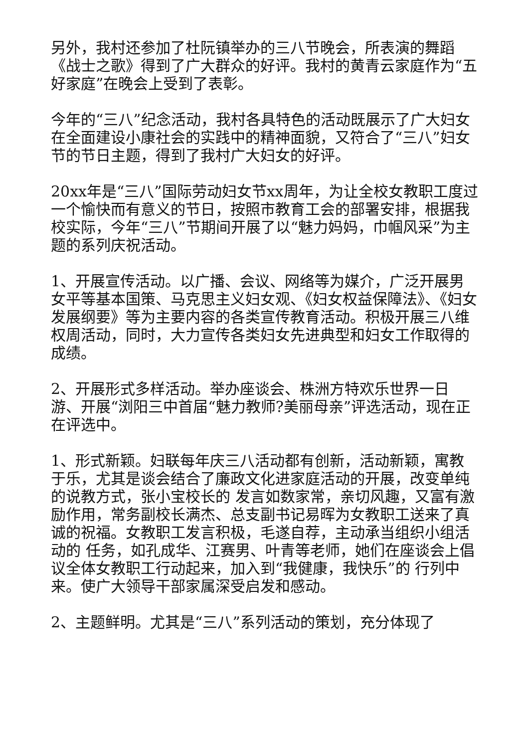另外，我村还参加了杜阮镇举办的三八节晚会，所表演的舞蹈《战士之歌》得到了广大群众的好评。我村的黄青云家庭作为“五好家庭”在晚会上受到了表彰。
今年的“三八”纪念活动，我村各具特色的活动既展示了广大妇女在全面建设小康社会的实践中的精神面貌，又符合了“三八”妇女节的节日主题，得到了我村广大妇女的好评。
20xx年是“三八”国际劳动妇女节xx周年，为让全校女教职工度过一个愉快而有意义的节日，按照市教育工会的部署安排，根据我校实际，今年“三八”节期间开展了以“魅力妈妈，巾帼风采”为主题的系列庆祝活动。
1、开展宣传活动。以广播、会议、网络等为媒介，广泛开展男女平等基本国策、马克思主义妇女观、《妇女权益保障法》、《妇女发展纲要》等为主要内容的各类宣传教育活动。积极开展三八维权周活动，同时，大力宣传各类妇女先进典型和妇女工作取得的成绩。
2、开展形式多样活动。举办座谈会、株洲方特欢乐世界一日游、开展“浏阳三中首届“魅力教师?美丽母亲”评选活动，现在正在评选中。
1、形式新颖。妇联每年庆三八活动都有创新，活动新颖，寓教于乐，尤其是谈会结合了廉政文化进家庭活动的开展，改变单纯的说教方式，张小宝校长的 发言如数家常，亲切风趣，又富有激励作用，常务副校长满杰、总支副书记易晖为女教职工送来了真诚的祝福。女教职工发言积极，毛遂自荐，主动承当组织小组活动的 任务，如孔成华、江赛男、叶青等老师，她们在座谈会上倡议全体女教职工行动起来，加入到“我健康，我快乐”的 行列中来。使广大领导干部家属深受启发和感动。
2、主题鲜明。尤其是“三八”系列活动的策划，充分体现了